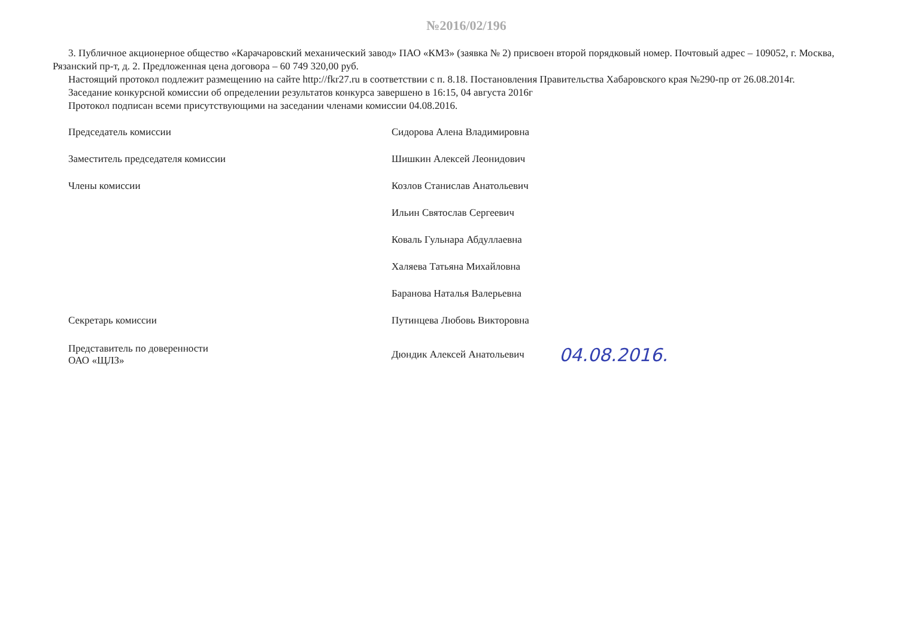№2016/02/196
3. Публичное акционерное общество «Карачаровский механический завод» ПАО «КМЗ» (заявка № 2) присвоен второй порядковый номер. Почтовый адрес – 109052, г. Москва, Рязанский пр-т, д. 2. Предложенная цена договора – 60 749 320,00 руб.
Настоящий протокол подлежит размещению на сайте http://fkr27.ru в соответствии с п. 8.18. Постановления Правительства Хабаровского края №290-пр от 26.08.2014г.
Заседание конкурсной комиссии об определении результатов конкурса завершено в 16:15, 04 августа 2016г
Протокол подписан всеми присутствующими на заседании членами комиссии 04.08.2016.
| Председатель комиссии | | Сидорова Алена Владимировна | |
| Заместитель председателя комиссии | | Шишкин Алексей Леонидович | |
| Члены комиссии | | Козлов Станислав Анатольевич | |
| | | Ильин Святослав Сергеевич | |
| | | Коваль Гульнара Абдуллаевна | |
| | | Халяева Татьяна Михайловна | |
| | | Баранова Наталья Валерьевна | |
| Секретарь комиссии | | Путинцева Любовь Викторовна | |
| Представитель по доверенности ОАО «ЩЛЗ» | | Дюндик Алексей Анатольевич | 04.08.2016. |